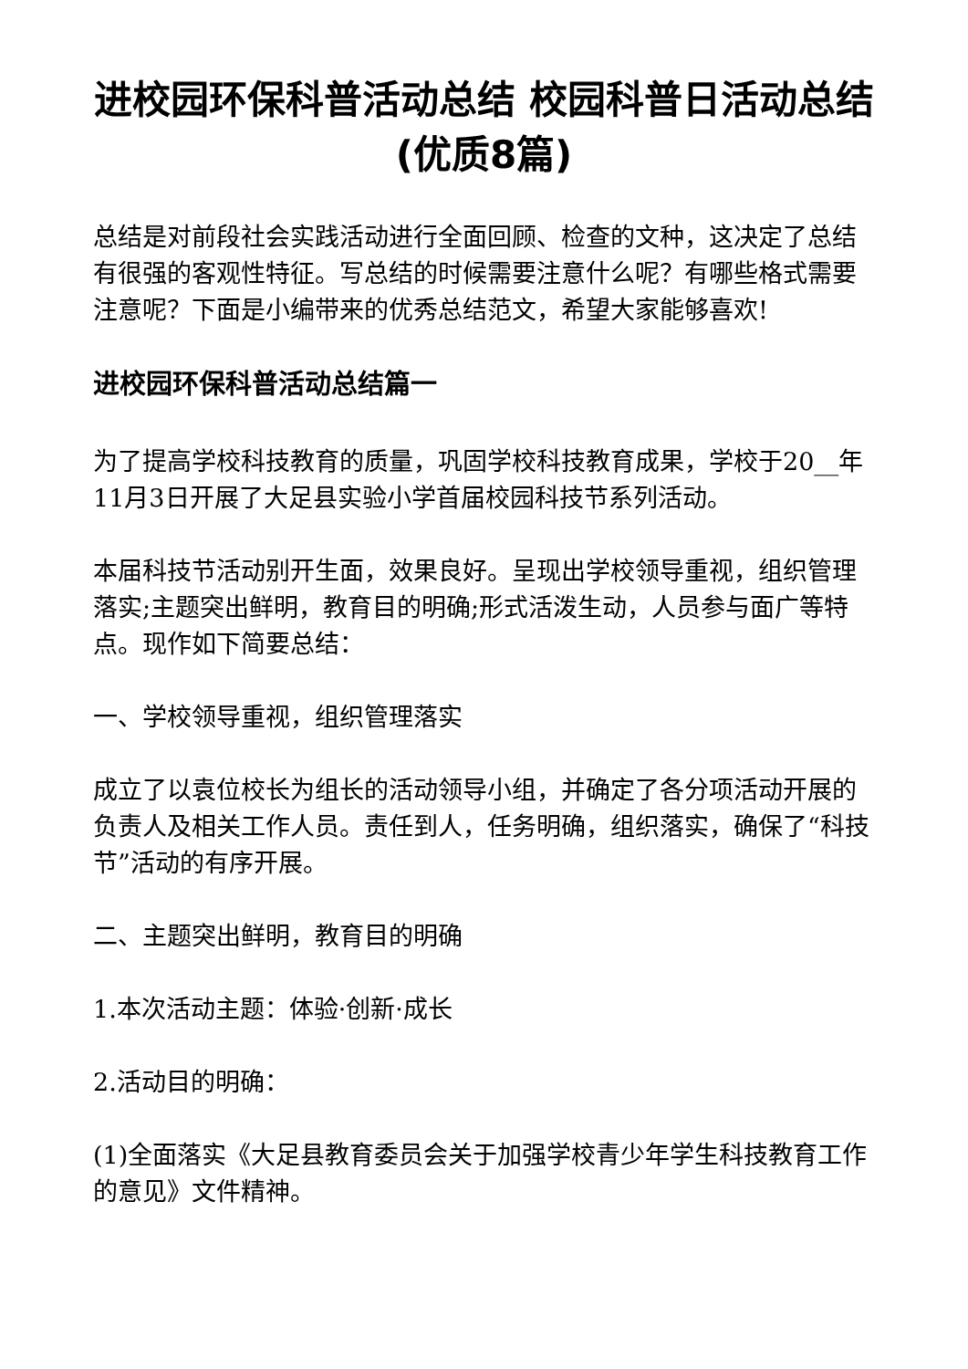进校园环保科普活动总结 校园科普日活动总结(优质8篇)
总结是对前段社会实践活动进行全面回顾、检查的文种，这决定了总结有很强的客观性特征。写总结的时候需要注意什么呢？有哪些格式需要注意呢？下面是小编带来的优秀总结范文，希望大家能够喜欢!
进校园环保科普活动总结篇一
为了提高学校科技教育的质量，巩固学校科技教育成果，学校于20__年11月3日开展了大足县实验小学首届校园科技节系列活动。
本届科技节活动别开生面，效果良好。呈现出学校领导重视，组织管理落实;主题突出鲜明，教育目的明确;形式活泼生动，人员参与面广等特点。现作如下简要总结：
一、学校领导重视，组织管理落实
成立了以袁位校长为组长的活动领导小组，并确定了各分项活动开展的负责人及相关工作人员。责任到人，任务明确，组织落实，确保了“科技节”活动的有序开展。
二、主题突出鲜明，教育目的明确
1.本次活动主题：体验·创新·成长
2.活动目的明确：
(1)全面落实《大足县教育委员会关于加强学校青少年学生科技教育工作的意见》文件精神。